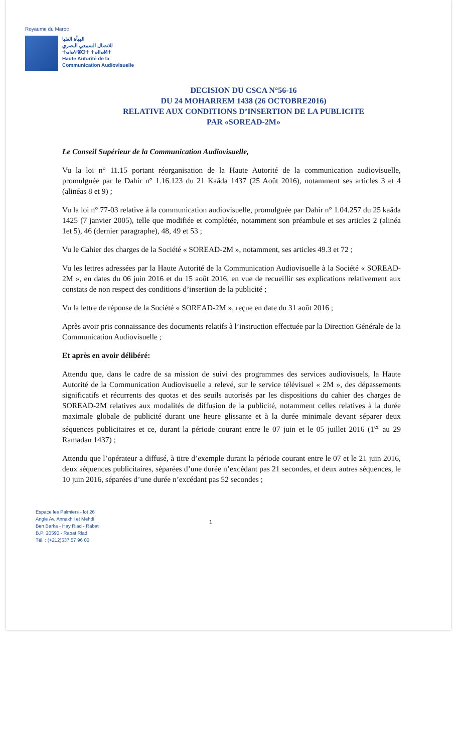Royaume du Maroc
الهيأة العليا
للاتصال السمعي البصري
ⵜⴰⵏⴰⵖⵓⵙⵜ ⵜⴰⵏⵏⴰⵍⵜ
Haute Autorité de la
Communication Audiovisuelle
DECISION DU CSCA N°56-16
DU 24 MOHARREM 1438 (26 OCTOBRE2016)
RELATIVE AUX CONDITIONS D’INSERTION DE LA PUBLICITE
PAR «SOREAD-2M»
Le Conseil Supérieur de la Communication Audiovisuelle,
Vu la loi n° 11.15 portant réorganisation de la Haute Autorité de la communication audiovisuelle, promulguée par le Dahir n° 1.16.123 du 21 Kaâda 1437 (25 Août 2016), notamment ses articles 3 et 4 (alinéas 8 et 9) ;
Vu la loi n° 77-03 relative à la communication audiovisuelle, promulguée par Dahir n° 1.04.257 du 25 kaâda 1425 (7 janvier 2005), telle que modifiée et complétée, notamment son préambule et ses articles 2 (alinéa 1et 5), 46 (dernier paragraphe), 48, 49 et 53 ;
Vu le Cahier des charges de la Société « SOREAD-2M », notamment, ses articles 49.3 et 72 ;
Vu les lettres adressées par la Haute Autorité de la Communication Audiovisuelle à la Société « SOREAD-2M », en dates du 06 juin 2016 et du 15 août 2016, en vue de recueillir ses explications relativement aux constats de non respect des conditions d’insertion de la publicité ;
Vu la lettre de réponse de la Société « SOREAD-2M », reçue en date du 31 août 2016 ;
Après avoir pris connaissance des documents relatifs à l’instruction effectuée par la Direction Générale de la Communication Audiovisuelle ;
Et après en avoir délibéré:
Attendu que, dans le cadre de sa mission de suivi des programmes des services audiovisuels, la Haute Autorité de la Communication Audiovisuelle a relevé, sur le service télévisuel « 2M », des dépassements significatifs et récurrents des quotas et des seuils autorisés par les dispositions du cahier des charges de SOREAD-2M relatives aux modalités de diffusion de la publicité, notamment celles relatives à la durée maximale globale de publicité durant une heure glissante et à la durée minimale devant séparer deux séquences publicitaires et ce, durant la période courant entre le 07 juin et le 05 juillet 2016 (1<sup>er</sup> au 29 Ramadan 1437) ;
Attendu que l’opérateur a diffusé, à titre d’exemple durant la période courant entre le 07 et le 21 juin 2016, deux séquences publicitaires, séparées d’une durée n’excédant pas 21 secondes, et deux autres séquences, le 10 juin 2016, séparées d’une durée n’excédant pas 52 secondes ;
Espace les Palmiers - lot 26
Angle Av. Annakhil et Mehdi
Ben Barka - Hay Riad - Rabat
B.P: 20590 - Rabat Riad
Tél. : (+212)537 57 96 00
1